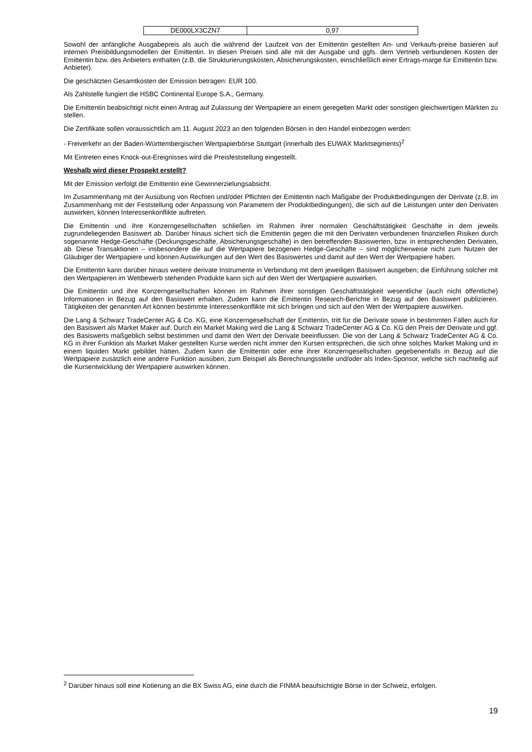| DE000LX3CZN7 | 0,97 |
Sowohl der anfängliche Ausgabepreis als auch die während der Laufzeit von der Emittentin gestellten An- und Verkaufs-preise basieren auf internen Preisbildungsmodellen der Emittentin. In diesen Preisen sind alle mit der Ausgabe und ggfs. dem Vertrieb verbundenen Kosten der Emittentin bzw. des Anbieters enthalten (z.B. die Strukturierungskosten, Absicherungskosten, einschließlich einer Ertrags-marge für Emittentin bzw. Anbieter).
Die geschätzten Gesamtkosten der Emission betragen: EUR 100.
Als Zahlstelle fungiert die HSBC Continental Europe S.A., Germany.
Die Emittentin beabsichtigt nicht einen Antrag auf Zulassung der Wertpapiere an einem geregelten Markt oder sonstigen gleichwertigen Märkten zu stellen.
Die Zertifikate sollen voraussichtlich am 11. August 2023 an den folgenden Börsen in den Handel einbezogen werden:
- Freiverkehr an der Baden-Württembergischen Wertpapierbörse Stuttgart (innerhalb des EUWAX Marktsegments)<sup>2</sup>
Mit Eintreten eines Knock-out-Ereignisses wird die Preisfeststellung eingestellt.
Weshalb wird dieser Prospekt erstellt?
Mit der Emission verfolgt die Emittentin eine Gewinnerzielungsabsicht.
Im Zusammenhang mit der Ausübung von Rechten und/oder Pflichten der Emittentin nach Maßgabe der Produktbedingungen der Derivate (z.B. im Zusammenhang mit der Feststellung oder Anpassung von Parametern der Produktbedingungen), die sich auf die Leistungen unter den Derivaten auswirken, können Interessenkonflikte auftreten.
Die Emittentin und ihre Konzerngesellschaften schließen im Rahmen ihrer normalen Geschäftstätigkeit Geschäfte in dem jeweils zugrundeliegenden Basiswert ab. Darüber hinaus sichert sich die Emittentin gegen die mit den Derivaten verbundenen finanziellen Risiken durch sogenannte Hedge-Geschäfte (Deckungsgeschäfte, Absicherungsgeschäfte) in den betreffenden Basiswerten, bzw. in entsprechenden Derivaten, ab. Diese Transaktionen – insbesondere die auf die Wertpapiere bezogenen Hedge-Geschäfte – sind möglicherweise nicht zum Nutzen der Gläubiger der Wertpapiere und können Auswirkungen auf den Wert des Basiswertes und damit auf den Wert der Wertpapiere haben.
Die Emittentin kann darüber hinaus weitere derivate Instrumente in Verbindung mit dem jeweiligen Basiswert ausgeben; die Einführung solcher mit den Wertpapieren im Wettbewerb stehenden Produkte kann sich auf den Wert der Wertpapiere auswirken.
Die Emittentin und ihre Konzerngesellschaften können im Rahmen ihrer sonstigen Geschäftstätigkeit wesentliche (auch nicht öffentliche) Informationen in Bezug auf den Basiswert erhalten. Zudem kann die Emittentin Research-Berichte in Bezug auf den Basiswert publizieren. Tätigkeiten der genannten Art können bestimmte Interessenkonflikte mit sich bringen und sich auf den Wert der Wertpapiere auswirken.
Die Lang & Schwarz TradeCenter AG & Co. KG, eine Konzerngesellschaft der Emittentin, tritt für die Derivate sowie in bestimmten Fällen auch für den Basiswert als Market Maker auf. Durch ein Market Making wird die Lang & Schwarz TradeCenter AG & Co. KG den Preis der Derivate und ggf. des Basiswerts maßgeblich selbst bestimmen und damit den Wert der Derivate beeinflussen. Die von der Lang & Schwarz TradeCenter AG & Co. KG in ihrer Funktion als Market Maker gestellten Kurse werden nicht immer den Kursen entsprechen, die sich ohne solches Market Making und in einem liquiden Markt gebildet hätten. Zudem kann die Emittentin oder eine ihrer Konzerngesellschaften gegebenenfalls in Bezug auf die Wertpapiere zusätzlich eine andere Funktion ausüben, zum Beispiel als Berechnungsstelle und/oder als Index-Sponsor, welche sich nachteilig auf die Kursentwicklung der Wertpapiere auswirken können.
<sup>2</sup> Darüber hinaus soll eine Kotierung an die BX Swiss AG, eine durch die FINMA beaufsichtigte Börse in der Schweiz, erfolgen.
19